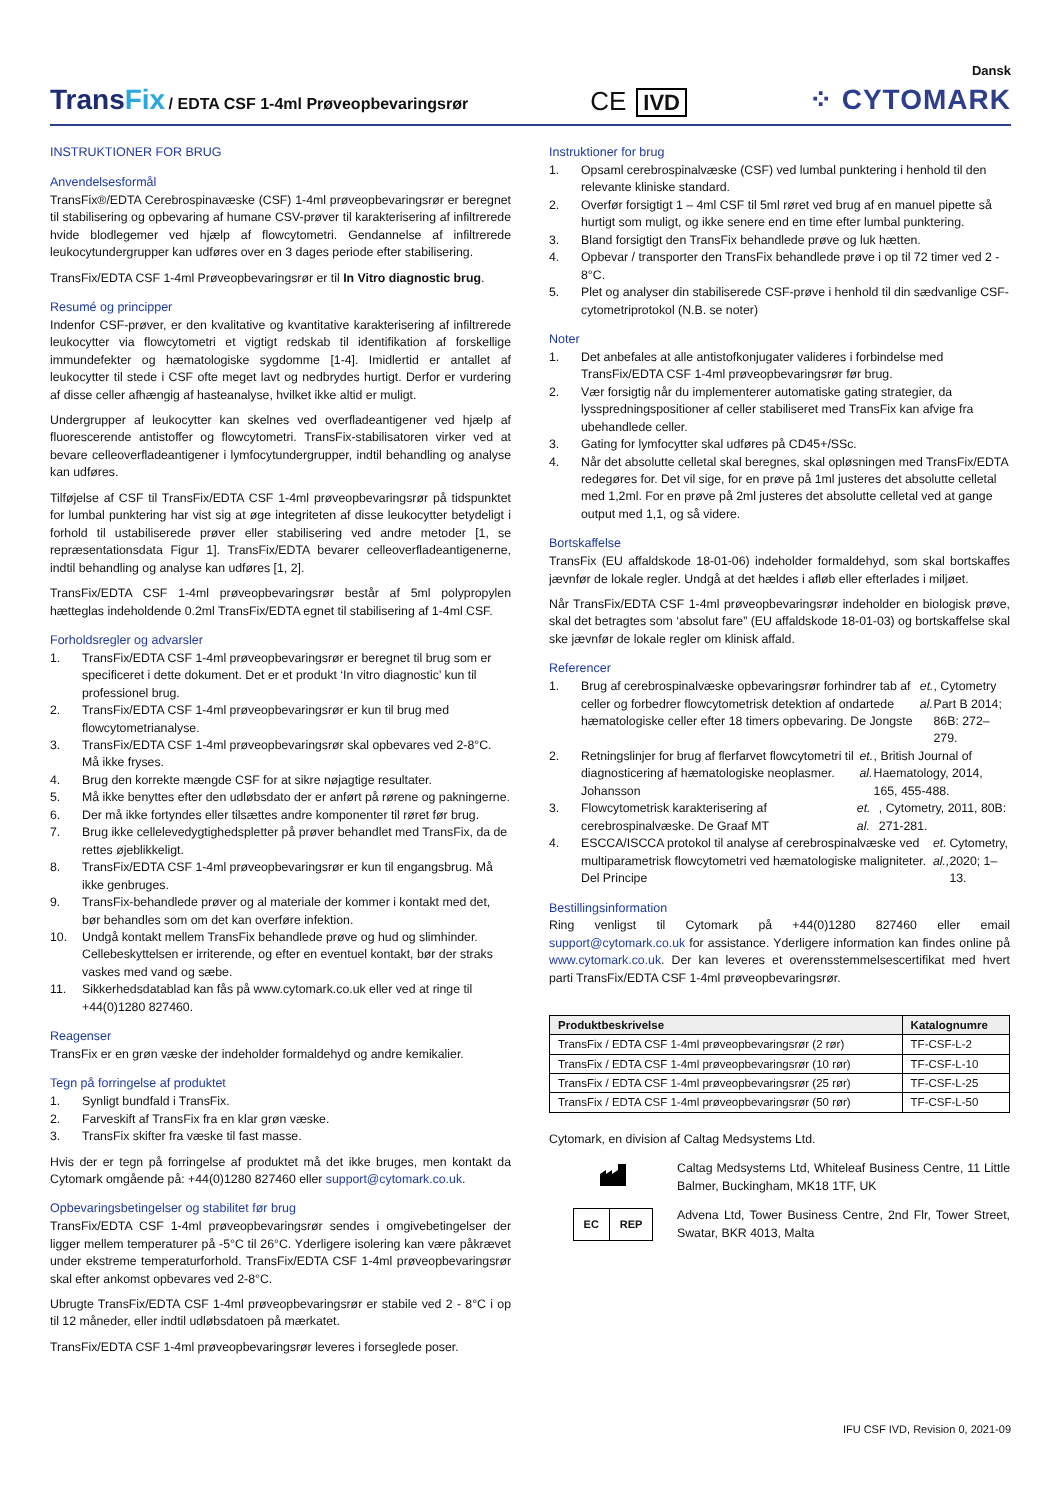TransFix / EDTA CSF 1-4ml Prøveopbevaringsrør
CE IVD
Dansk
⁘ CYTOMARK
INSTRUKTIONER FOR BRUG
Anvendelsesformål
TransFix®/EDTA Cerebrospinavæske (CSF) 1-4ml prøveopbevaringsrør er beregnet til stabilisering og opbevaring af humane CSV-prøver til karakterisering af infiltrerede hvide blodlegemer ved hjælp af flowcytometri. Gendannelse af infiltrerede leukocytundergrupper kan udføres over en 3 dages periode efter stabilisering.
TransFix/EDTA CSF 1-4ml Prøveopbevaringsrør er til In Vitro diagnostic brug.
Resumé og principper
Indenfor CSF-prøver, er den kvalitative og kvantitative karakterisering af infiltrerede leukocytter via flowcytometri et vigtigt redskab til identifikation af forskellige immundefekter og hæmatologiske sygdomme [1-4]. Imidlertid er antallet af leukocytter til stede i CSF ofte meget lavt og nedbrydes hurtigt. Derfor er vurdering af disse celler afhængig af hasteanalyse, hvilket ikke altid er muligt.
Undergrupper af leukocytter kan skelnes ved overfladeantigener ved hjælp af fluorescerende antistoffer og flowcytometri. TransFix-stabilisatoren virker ved at bevare celleoverfladeantigener i lymfocytundergrupper, indtil behandling og analyse kan udføres.
Tilføjelse af CSF til TransFix/EDTA CSF 1-4ml prøveopbevaringsrør på tidspunktet for lumbal punktering har vist sig at øge integriteten af disse leukocytter betydeligt i forhold til ustabiliserede prøver eller stabilisering ved andre metoder [1, se repræsentationsdata Figur 1]. TransFix/EDTA bevarer celleoverfladeantigenerne, indtil behandling og analyse kan udføres [1, 2].
TransFix/EDTA CSF 1-4ml prøveopbevaringsrør består af 5ml polypropylen hætteglas indeholdende 0.2ml TransFix/EDTA egnet til stabilisering af 1-4ml CSF.
Forholdsregler og advarsler
1. TransFix/EDTA CSF 1-4ml prøveopbevaringsrør er beregnet til brug som er specificeret i dette dokument. Det er et produkt ‘In vitro diagnostic’ kun til professionel brug.
2. TransFix/EDTA CSF 1-4ml prøveopbevaringsrør er kun til brug med flowcytometrianalyse.
3. TransFix/EDTA CSF 1-4ml prøveopbevaringsrør skal opbevares ved 2-8°C. Må ikke fryses.
4. Brug den korrekte mængde CSF for at sikre nøjagtige resultater.
5. Må ikke benyttes efter den udløbsdato der er anført på rørene og pakningerne.
6. Der må ikke fortyndes eller tilsættes andre komponenter til røret før brug.
7. Brug ikke cellelevedygtighedspletter på prøver behandlet med TransFix, da de rettes øjeblikkeligt.
8. TransFix/EDTA CSF 1-4ml prøveopbevaringsrør er kun til engangsbrug. Må ikke genbruges.
9. TransFix-behandlede prøver og al materiale der kommer i kontakt med det, bør behandles som om det kan overføre infektion.
10. Undgå kontakt mellem TransFix behandlede prøve og hud og slimhinder. Cellebeskyttelsen er irriterende, og efter en eventuel kontakt, bør der straks vaskes med vand og sæbe.
11. Sikkerhedsdatablad kan fås på www.cytomark.co.uk eller ved at ringe til +44(0)1280 827460.
Reagenser
TransFix er en grøn væske der indeholder formaldehyd og andre kemikalier.
Tegn på forringelse af produktet
1. Synligt bundfald i TransFix.
2. Farveskift af TransFix fra en klar grøn væske.
3. TransFix skifter fra væske til fast masse.
Hvis der er tegn på forringelse af produktet må det ikke bruges, men kontakt da Cytomark omgående på: +44(0)1280 827460 eller support@cytomark.co.uk.
Opbevaringsbetingelser og stabilitet før brug
TransFix/EDTA CSF 1-4ml prøveopbevaringsrør sendes i omgivebetingelser der ligger mellem temperaturer på -5°C til 26°C. Yderligere isolering kan være påkrævet under ekstreme temperaturforhold. TransFix/EDTA CSF 1-4ml prøveopbevaringsrør skal efter ankomst opbevares ved 2-8°C.
Ubrugte TransFix/EDTA CSF 1-4ml prøveopbevaringsrør er stabile ved 2 - 8°C i op til 12 måneder, eller indtil udløbsdatoen på mærkatet.
TransFix/EDTA CSF 1-4ml prøveopbevaringsrør leveres i forseglede poser.
Instruktioner for brug
1. Opsaml cerebrospinalvæske (CSF) ved lumbal punktering i henhold til den relevante kliniske standard.
2. Overfør forsigtigt 1 – 4ml CSF til 5ml røret ved brug af en manuel pipette så hurtigt som muligt, og ikke senere end en time efter lumbal punktering.
3. Bland forsigtigt den TransFix behandlede prøve og luk hætten.
4. Opbevar / transporter den TransFix behandlede prøve i op til 72 timer ved 2 - 8°C.
5. Plet og analyser din stabiliserede CSF-prøve i henhold til din sædvanlige CSF-cytometriprotokol (N.B. se noter)
Noter
1. Det anbefales at alle antistofkonjugater valideres i forbindelse med TransFix/EDTA CSF 1-4ml prøveopbevaringsrør før brug.
2. Vær forsigtig når du implementerer automatiske gating strategier, da lysspredningspositioner af celler stabiliseret med TransFix kan afvige fra ubehandlede celler.
3. Gating for lymfocytter skal udføres på CD45+/SSc.
4. Når det absolutte celletal skal beregnes, skal opløsningen med TransFix/EDTA redegøres for. Det vil sige, for en prøve på 1ml justeres det absolutte celletal med 1,2ml. For en prøve på 2ml justeres det absolutte celletal ved at gange output med 1,1, og så videre.
Bortskaffelse
TransFix (EU affaldskode 18-01-06) indeholder formaldehyd, som skal bortskaffes jævnfør de lokale regler. Undgå at det hældes i afløb eller efterlades i miljøet.
Når TransFix/EDTA CSF 1-4ml prøveopbevaringsrør indeholder en biologisk prøve, skal det betragtes som ‘absolut fare” (EU affaldskode 18-01-03) og bortskaffelse skal ske jævnfør de lokale regler om klinisk affald.
Referencer
1. Brug af cerebrospinalvæske opbevaringsrør forhindrer tab af celler og forbedrer flowcytometrisk detektion af ondartede hæmatologiske celler efter 18 timers opbevaring. De Jongste et. al., Cytometry Part B 2014; 86B: 272– 279.
2. Retningslinjer for brug af flerfarvet flowcytometri til diagnosticering af hæmatologiske neoplasmer. Johansson et. al., British Journal of Haematology, 2014, 165, 455-488.
3. Flowcytometrisk karakterisering af cerebrospinalvæske. De Graaf MT et. al., Cytometry, 2011, 80B: 271-281.
4. ESCCA/ISCCA protokol til analyse af cerebrospinalvæske ved multiparametrisk flowcytometri ved hæmatologiske maligniteter. Del Principe et. al., Cytometry, 2020; 1– 13.
Bestillingsinformation
Ring venligst til Cytomark på +44(0)1280 827460 eller email support@cytomark.co.uk for assistance. Yderligere information kan findes online på www.cytomark.co.uk. Der kan leveres et overensstemmelsescertifikat med hvert parti TransFix/EDTA CSF 1-4ml prøveopbevaringsrør.
| Produktbeskrivelse | Katalognumre |
| --- | --- |
| TransFix / EDTA CSF 1-4ml prøveopbevaringsrør (2 rør) | TF-CSF-L-2 |
| TransFix / EDTA CSF 1-4ml prøveopbevaringsrør (10 rør) | TF-CSF-L-10 |
| TransFix / EDTA CSF 1-4ml prøveopbevaringsrør (25 rør) | TF-CSF-L-25 |
| TransFix / EDTA CSF 1-4ml prøveopbevaringsrør (50 rør) | TF-CSF-L-50 |
Cytomark, en division af Caltag Medsystems Ltd.
Caltag Medsystems Ltd, Whiteleaf Business Centre, 11 Little Balmer, Buckingham, MK18 1TF, UK
EC REP
Advena Ltd, Tower Business Centre, 2nd Flr, Tower Street, Swatar, BKR 4013, Malta
IFU CSF IVD, Revision 0, 2021-09